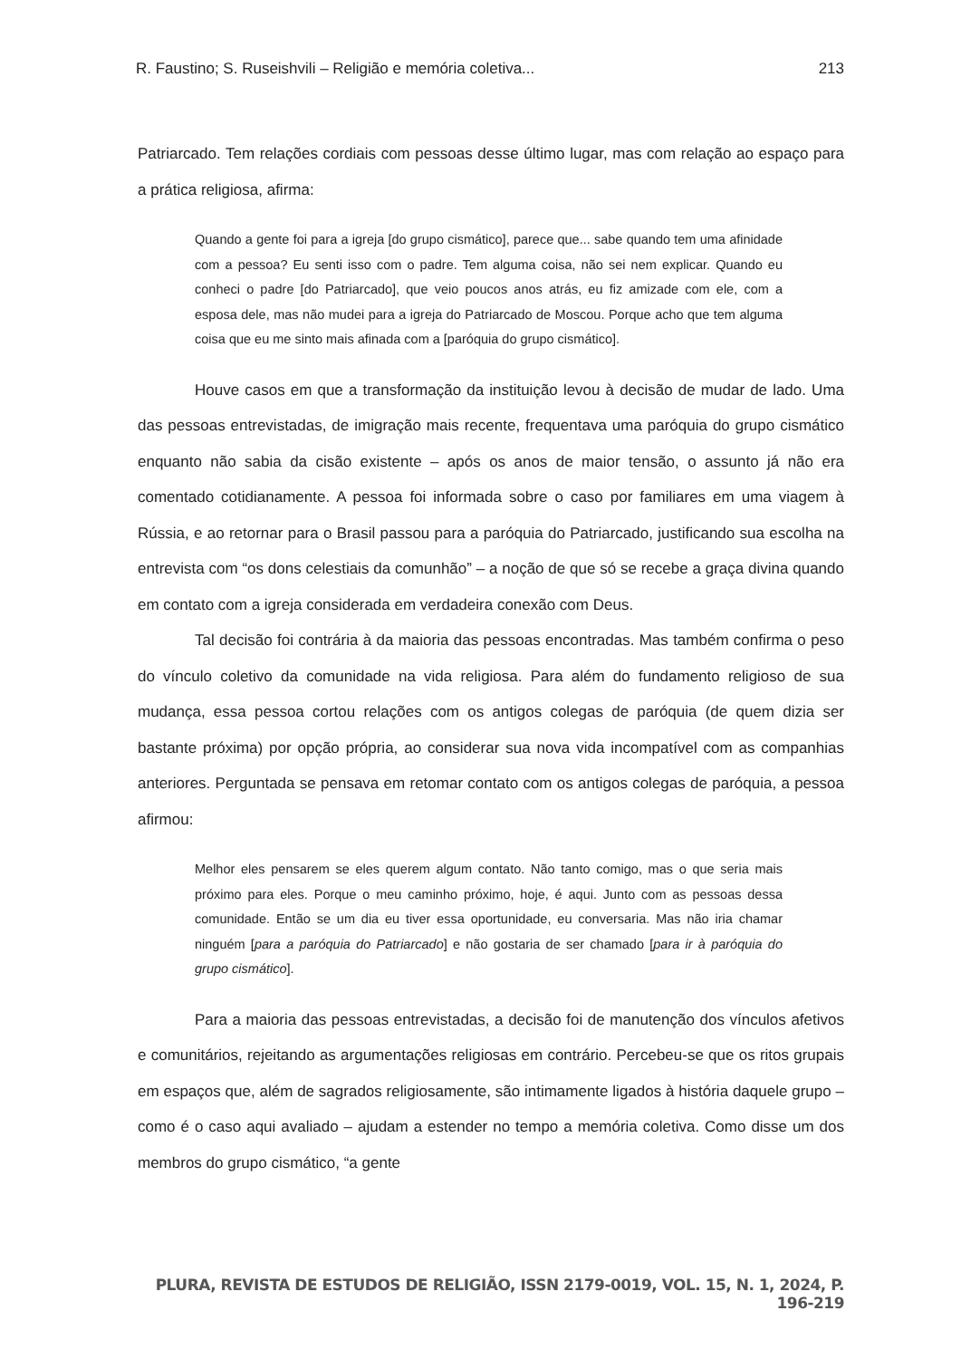R. Faustino; S. Ruseishvili – Religião e memória coletiva... 213
Patriarcado. Tem relações cordiais com pessoas desse último lugar, mas com relação ao espaço para a prática religiosa, afirma:
Quando a gente foi para a igreja [do grupo cismático], parece que... sabe quando tem uma afinidade com a pessoa? Eu senti isso com o padre. Tem alguma coisa, não sei nem explicar. Quando eu conheci o padre [do Patriarcado], que veio poucos anos atrás, eu fiz amizade com ele, com a esposa dele, mas não mudei para a igreja do Patriarcado de Moscou. Porque acho que tem alguma coisa que eu me sinto mais afinada com a [paróquia do grupo cismático].
Houve casos em que a transformação da instituição levou à decisão de mudar de lado. Uma das pessoas entrevistadas, de imigração mais recente, frequentava uma paróquia do grupo cismático enquanto não sabia da cisão existente – após os anos de maior tensão, o assunto já não era comentado cotidianamente. A pessoa foi informada sobre o caso por familiares em uma viagem à Rússia, e ao retornar para o Brasil passou para a paróquia do Patriarcado, justificando sua escolha na entrevista com “os dons celestiais da comunhão” – a noção de que só se recebe a graça divina quando em contato com a igreja considerada em verdadeira conexão com Deus.
Tal decisão foi contrária à da maioria das pessoas encontradas. Mas também confirma o peso do vínculo coletivo da comunidade na vida religiosa. Para além do fundamento religioso de sua mudança, essa pessoa cortou relações com os antigos colegas de paróquia (de quem dizia ser bastante próxima) por opção própria, ao considerar sua nova vida incompatível com as companhias anteriores. Perguntada se pensava em retomar contato com os antigos colegas de paróquia, a pessoa afirmou:
Melhor eles pensarem se eles querem algum contato. Não tanto comigo, mas o que seria mais próximo para eles. Porque o meu caminho próximo, hoje, é aqui. Junto com as pessoas dessa comunidade. Então se um dia eu tiver essa oportunidade, eu conversaria. Mas não iria chamar ninguém [para a paróquia do Patriarcado] e não gostaria de ser chamado [para ir à paróquia do grupo cismático].
Para a maioria das pessoas entrevistadas, a decisão foi de manutenção dos vínculos afetivos e comunitários, rejeitando as argumentações religiosas em contrário. Percebeu-se que os ritos grupais em espaços que, além de sagrados religiosamente, são intimamente ligados à história daquele grupo – como é o caso aqui avaliado – ajudam a estender no tempo a memória coletiva. Como disse um dos membros do grupo cismático, “a gente
PLURA, REVISTA DE ESTUDOS DE RELIGIÃO, ISSN 2179-0019, VOL. 15, N. 1, 2024, P. 196-219